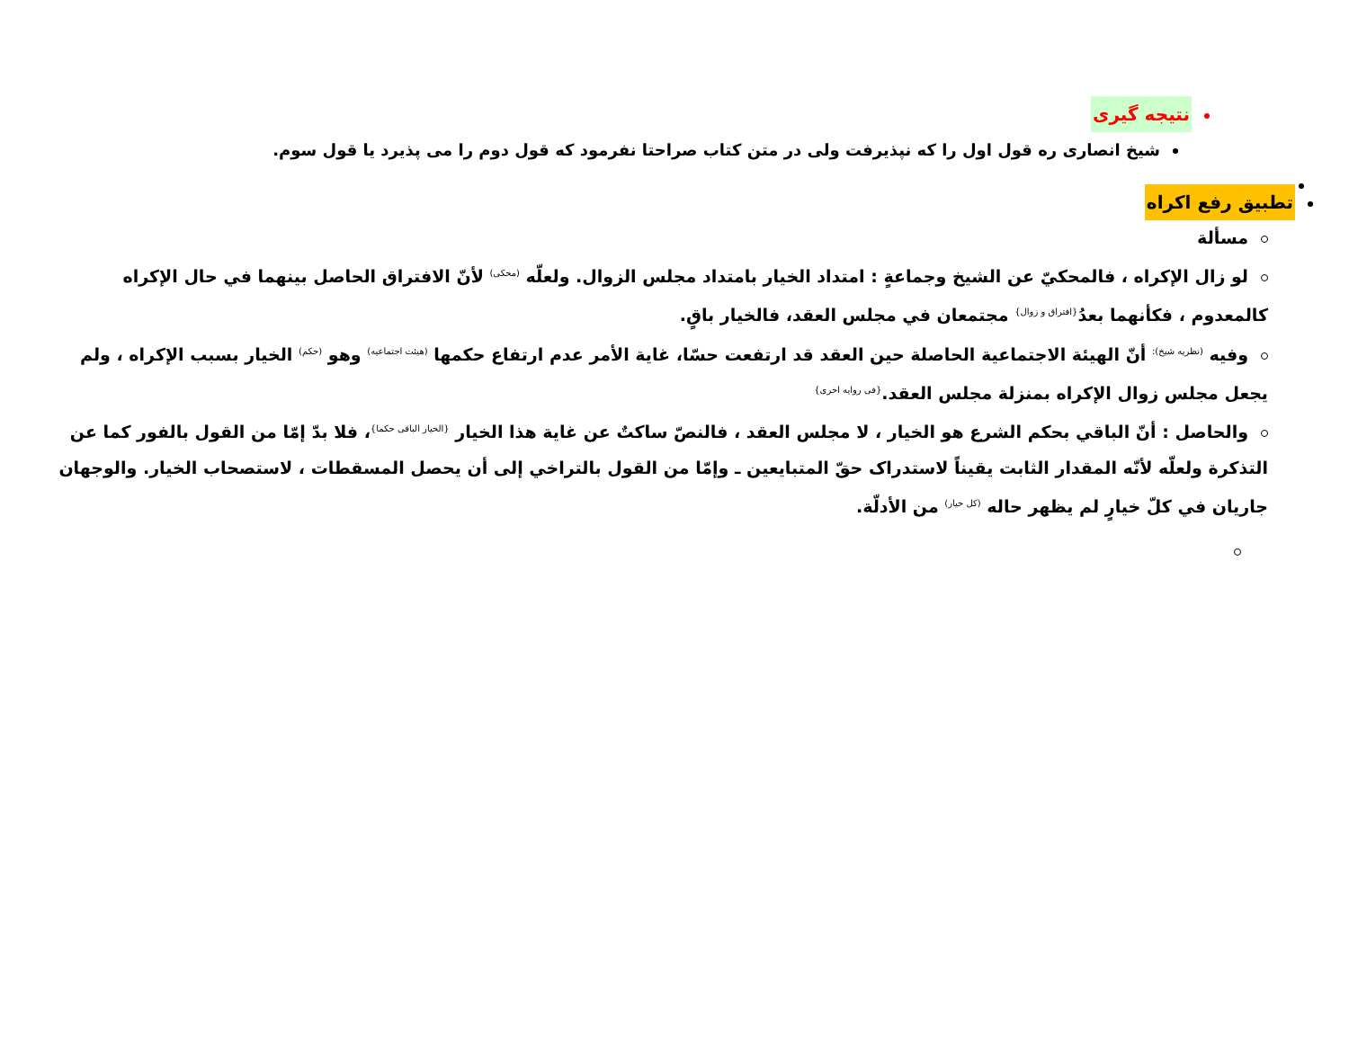نتیجه گیری
شیخ انصاری ره قول اول را که نپذیرفت ولی در متن کتاب صراحتا نفرمود که قول دوم را می پذیرد یا قول سوم.
تطبیق رفع اکراه
مسألة
لو زال الإكراه ، فالمحكيّ عن الشيخ وجماعةٍ : امتداد الخيار بامتداد مجلس الزوال. ولعلّه <sup>(محکی)</sup> لأنّ الافتراق الحاصل بينهما في حال الإكراه كالمعدوم ، فكأنهما بعدُ<sup>{افتراق و زوال}</sup> مجتمعان في مجلس العقد، فالخيار باقٍ.
وفيه <sup>(نظریه شیخ):</sup> أنّ الهيئة الاجتماعية الحاصلة حين العقد قد ارتفعت حسّا، غاية الأمر عدم ارتفاع حكمها <sup>(هیئت اجتماعیه)</sup> وهو <sup>(حکم)</sup> الخيار بسبب الإكراه ، ولم يجعل مجلس زوال الإكراه بمنزلة مجلس العقد.<sup>{فی روایه اخری}</sup>
والحاصل : أنّ الباقي بحكم الشرع هو الخيار ، لا مجلس العقد ، فالنصّ ساكتٌ عن غاية هذا الخيار <sup>{الخیار الباقی حکما}</sup>، فلا بدّ إمّا من القول بالفور كما عن التذكرة ولعلّه لأنّه المقدار الثابت يقيناً لاستدراک حقّ المتبايعين ـ وإمّا من القول بالتراخي إلى أن يحصل المسقطات ، لاستصحاب الخيار. والوجهان جاريان في كلّ خيارٍ لم يظهر حاله <sup>(کل خیار)</sup> من الأدلّة.